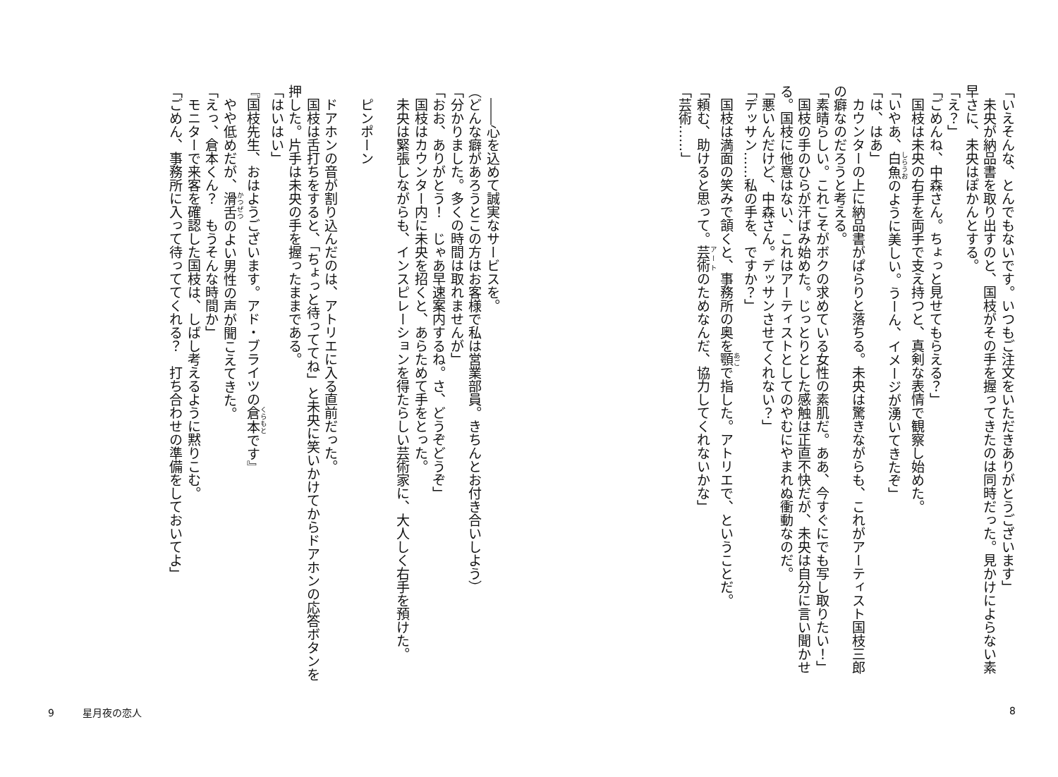「いえそんな、とんでもないです。いつもご注文をいただきありがとうございます」
　未央が納品書を取り出すのと、国枝がその手を握ってきたのは同時だった。見かけによらない素早さに、未央はぽかんとする。
「え？」
「ごめんね、中森さん。ちょっと見せてもらえる？」
　国枝は未央の右手を両手で支え持つと、真剣な表情で観察し始めた。
「いやあ、白魚のように美しい。うーん、イメージが湧いてきたぞ」
「は、はあ」
　カウンターの上に納品書がぱらりと落ちる。未央は驚きながらも、これがアーティスト国枝三郎の癖なのだろうと考える。
「素晴らしい。これこそがボクの求めている女性の素肌だ。ああ、今すぐにでも写し取りたい！」
　国枝の手のひらが汗ばみ始めた。じっとりとした感触は正直不快だが、未央は自分に言い聞かせる。国枝に他意はない、これはアーティストとしてのやむにやまれぬ衝動なのだ。
「悪いんだけど、中森さん。デッサンさせてくれない？」
「デッサン……私の手を、ですか？」
　国枝は満面の笑みで頷くと、事務所の奥を顎で指した。アトリエで、ということだ。
「頼む、助けると思って。芸術のためなんだ、協力してくれないかな」
「芸術……」
　――心を込めて誠実なサービスを。
（どんな癖があろうとこの方はお客様で私は営業部員。きちんとお付き合いしよう）
「分かりました。多くの時間は取れませんが」
「おお、ありがとう！　じゃあ早速案内するね。さ、どうぞどうぞ」
　国枝はカウンター内に未央を招くと、あらためて手をとった。
　未央は緊張しながらも、インスピレーションを得たらしい芸術家に、大人しく右手を預けた。
　
　ピンポーン
　
　ドアホンの音が割り込んだのは、アトリエに入る直前だった。
　国枝は舌打ちをすると、「ちょっと待っててね」と未央に笑いかけてからドアホンの応答ボタンを押した。片手は未央の手を握ったままである。
「はいはい」
『国枝先生、おはようございます。アド・ブライツの倉本です』
　やや低めだが、滑舌のよい男性の声が聞こえてきた。
「えっ、倉本くん？　もうそんな時間か」
　モニターで来客を確認した国枝は、しばし考えるように黙りこむ。
「ごめん、事務所に入って待っててくれる？　打ち合わせの準備をしておいてよ」
9 星月夜の恋人 8